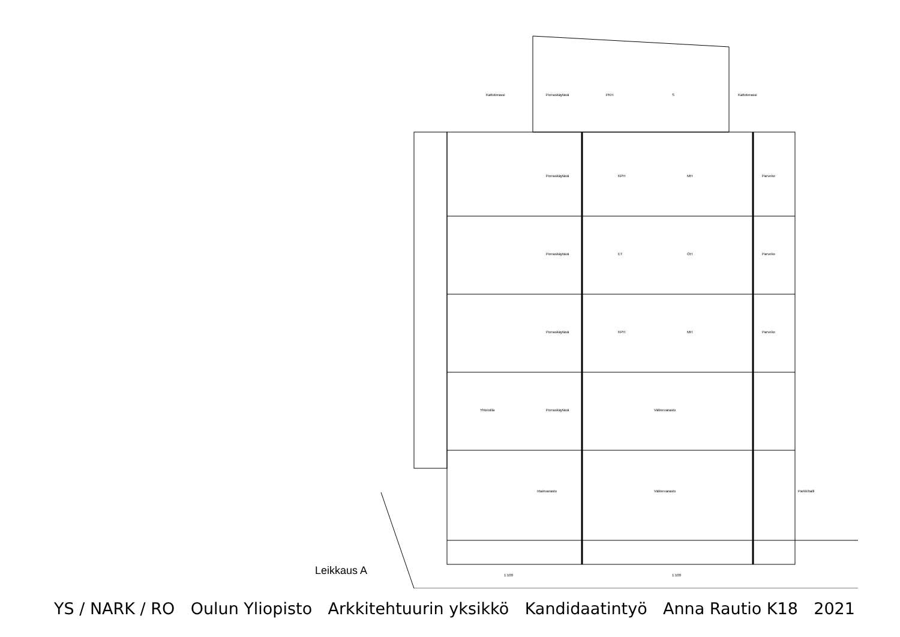Kattoterassi
Porraskäytävä
PKH
S
Kattoterassi
Porraskäytävä
KPH
MH
Parveke
Porraskäytävä
ET
OH
Parveke
Porraskäytävä
KPH
MH
Parveke
Yhteistila
Porraskäytävä
Välinevarasto
Irtainvarasto
Välinevarasto
Parkkihalli
1:100
1:100
Leikkaus A
YS / NARK / RO Oulun Yliopisto Arkkitehtuurin yksikkö Kandidaatintyö Anna Rautio K18 2021